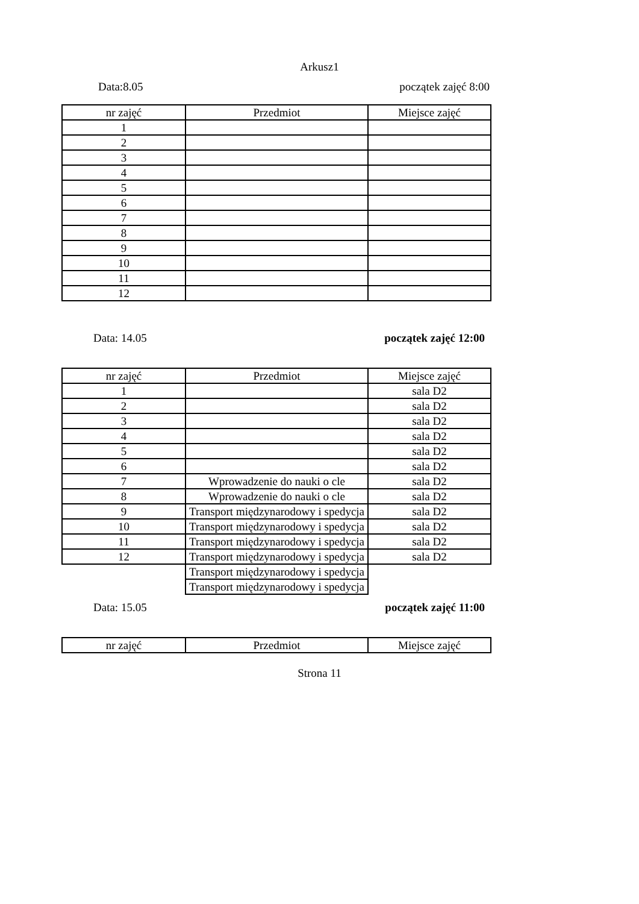Arkusz1
Data:8.05 początek zajęć 8:00
| nr zajęć | Przedmiot | Miejsce zajęć |
| 1 | | |
| 2 | | |
| 3 | | |
| 4 | | |
| 5 | | |
| 6 | | |
| 7 | | |
| 8 | | |
| 9 | | |
| 10 | | |
| 11 | | |
| 12 | | |
Data: 14.05 początek zajęć 12:00
| nr zajęć | Przedmiot | Miejsce zajęć |
| 1 | | sala D2 |
| 2 | | sala D2 |
| 3 | | sala D2 |
| 4 | | sala D2 |
| 5 | | sala D2 |
| 6 | | sala D2 |
| 7 | Wprowadzenie do nauki o cle | sala D2 |
| 8 | Wprowadzenie do nauki o cle | sala D2 |
| 9 | Transport międzynarodowy i spedycja | sala D2 |
| 10 | Transport międzynarodowy i spedycja | sala D2 |
| 11 | Transport międzynarodowy i spedycja | sala D2 |
| 12 | Transport międzynarodowy i spedycja | sala D2 |
| | Transport międzynarodowy i spedycja | |
| | Transport międzynarodowy i spedycja | |
Data: 15.05 początek zajęć 11:00
| nr zajęć | Przedmiot | Miejsce zajęć |
Strona 11